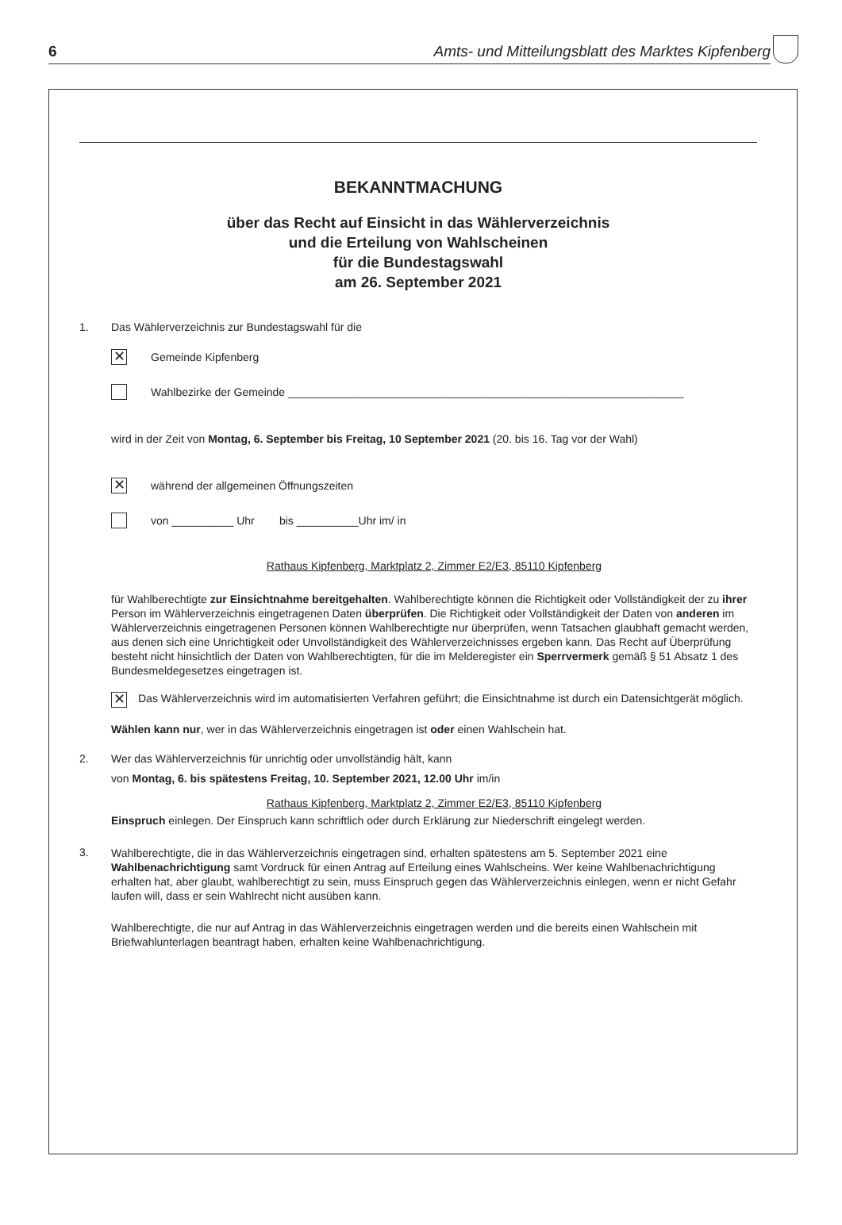6 Amts- und Mitteilungsblatt des Marktes Kipfenberg
BEKANNTMACHUNG
über das Recht auf Einsicht in das Wählerverzeichnis
und die Erteilung von Wahlscheinen
für die Bundestagswahl
am 26. September 2021
1. Das Wählerverzeichnis zur Bundestagswahl für die
✕
Gemeinde Kipfenberg
Wahlbezirke der Gemeinde ________________________________________________________________
wird in der Zeit von Montag, 6. September bis Freitag, 10 September 2021 (20. bis 16. Tag vor der Wahl)
✕
während der allgemeinen Öffnungszeiten
von __________ Uhr bis __________Uhr im/ in
Rathaus Kipfenberg, Marktplatz 2, Zimmer E2/E3, 85110 Kipfenberg
für Wahlberechtigte zur Einsichtnahme bereitgehalten. Wahlberechtigte können die Richtigkeit oder Vollständigkeit der zu ihrer Person im Wählerverzeichnis eingetragenen Daten überprüfen. Die Richtigkeit oder Vollständigkeit der Daten von anderen im Wählerverzeichnis eingetragenen Personen können Wahlberechtigte nur überprüfen, wenn Tatsachen glaubhaft gemacht werden, aus denen sich eine Unrichtigkeit oder Unvollständigkeit des Wählerverzeichnisses ergeben kann. Das Recht auf Überprüfung besteht nicht hinsichtlich der Daten von Wahlberechtigten, für die im Melderegister ein Sperrvermerk gemäß § 51 Absatz 1 des Bundesmeldegesetzes eingetragen ist.
✕
Das Wählerverzeichnis wird im automatisierten Verfahren geführt; die Einsichtnahme ist durch ein Datensichtgerät möglich.
Wählen kann nur, wer in das Wählerverzeichnis eingetragen ist oder einen Wahlschein hat.
2. Wer das Wählerverzeichnis für unrichtig oder unvollständig hält, kann
von Montag, 6. bis spätestens Freitag, 10. September 2021, 12.00 Uhr im/in
Rathaus Kipfenberg, Marktplatz 2, Zimmer E2/E3, 85110 Kipfenberg
Einspruch einlegen. Der Einspruch kann schriftlich oder durch Erklärung zur Niederschrift eingelegt werden.
3.
Wahlberechtigte, die in das Wählerverzeichnis eingetragen sind, erhalten spätestens am 5. September 2021 eine Wahlbenachrichtigung samt Vordruck für einen Antrag auf Erteilung eines Wahlscheins. Wer keine Wahlbenachrichtigung erhalten hat, aber glaubt, wahlberechtigt zu sein, muss Einspruch gegen das Wählerverzeichnis einlegen, wenn er nicht Gefahr laufen will, dass er sein Wahlrecht nicht ausüben kann.
Wahlberechtigte, die nur auf Antrag in das Wählerverzeichnis eingetragen werden und die bereits einen Wahlschein mit Briefwahlunterlagen beantragt haben, erhalten keine Wahlbenachrichtigung.